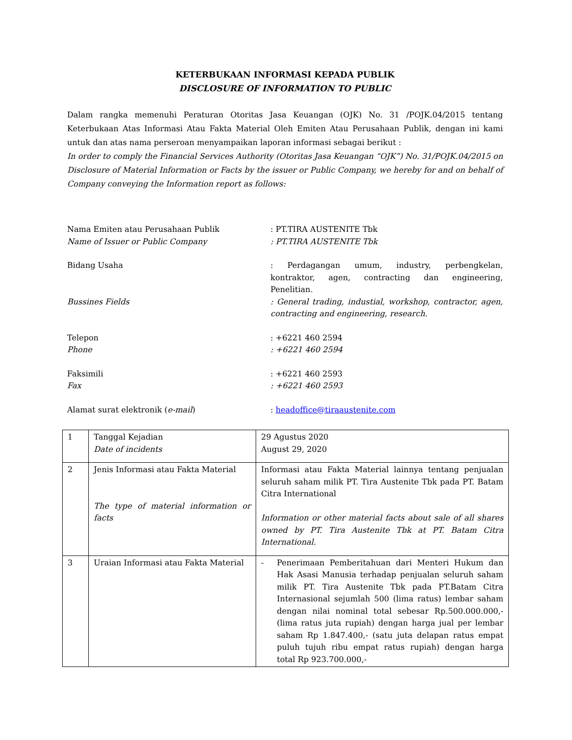KETERBUKAAN INFORMASI KEPADA PUBLIK
DISCLOSURE OF INFORMATION TO PUBLIC
Dalam rangka memenuhi Peraturan Otoritas Jasa Keuangan (OJK) No. 31 /POJK.04/2015 tentang Keterbukaan Atas Informasi Atau Fakta Material Oleh Emiten Atau Perusahaan Publik, dengan ini kami untuk dan atas nama perseroan menyampaikan laporan informasi sebagai berikut :
In order to comply the Financial Services Authority (Otoritas Jasa Keuangan “OJK”) No. 31/POJK.04/2015 on Disclosure of Material Information or Facts by the issuer or Public Company, we hereby for and on behalf of Company conveying the Information report as follows:
Nama Emiten atau Perusahaan Publik : PT.TIRA AUSTENITE Tbk
Name of Issuer or Public Company : PT.TIRA AUSTENITE Tbk
Bidang Usaha : Perdagangan umum, industry, perbengkelan, kontraktor, agen, contracting dan engineering, Penelitian.
Bussines Fields : General trading, industial, workshop, contractor, agen, contracting and engineering, research.
Telepon : +6221 460 2594
Phone : +6221 460 2594
Faksimili : +6221 460 2593
Fax : +6221 460 2593
Alamat surat elektronik (e-mail) : headoffice@tiraaustenite.com
| 1 | Tanggal Kejadian Date of incidents | 29 Agustus 2020 August 29, 2020 |
| 2 | Jenis Informasi atau Fakta Material The type of material information or facts | Informasi atau Fakta Material lainnya tentang penjualan seluruh saham milik PT. Tira Austenite Tbk pada PT. Batam Citra International Information or other material facts about sale of all shares owned by PT. Tira Austenite Tbk at PT. Batam Citra International. |
| 3 | Uraian Informasi atau Fakta Material | - Penerimaan Pemberitahuan dari Menteri Hukum dan Hak Asasi Manusia terhadap penjualan seluruh saham milik PT. Tira Austenite Tbk pada PT.Batam Citra Internasional sejumlah 500 (lima ratus) lembar saham dengan nilai nominal total sebesar Rp.500.000.000,- (lima ratus juta rupiah) dengan harga jual per lembar saham Rp 1.847.400,- (satu juta delapan ratus empat puluh tujuh ribu empat ratus rupiah) dengan harga total Rp 923.700.000,- |